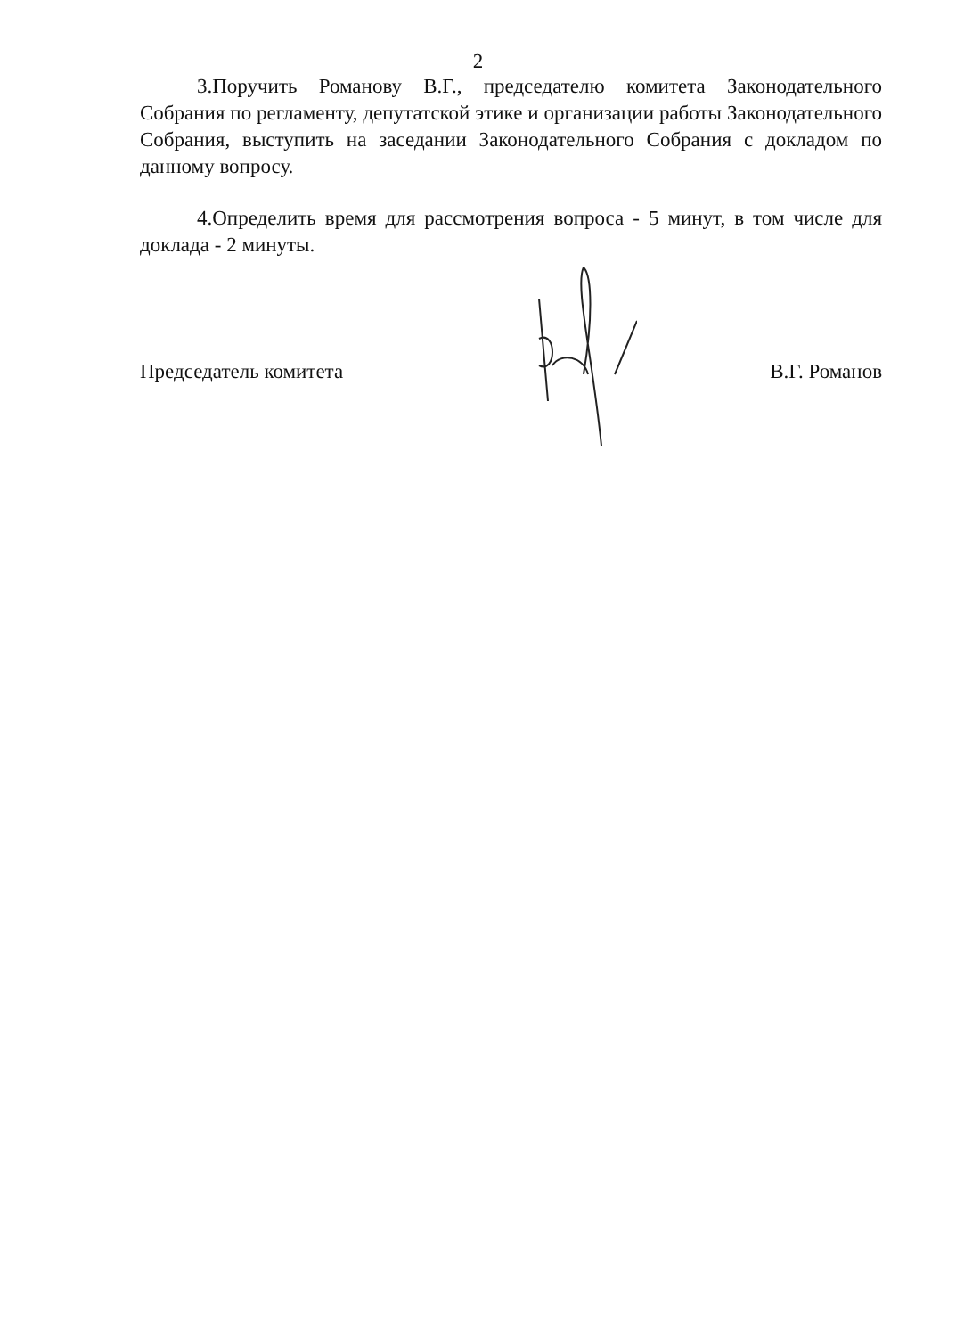2
3.Поручить Романову В.Г., председателю комитета Законодательного Собрания по регламенту, депутатской этике и организации работы Законодательного Собрания, выступить на заседании Законодательного Собрания с докладом по данному вопросу.
4.Определить время для рассмотрения вопроса - 5 минут, в том числе для доклада - 2 минуты.
Председатель комитета В.Г. Романов